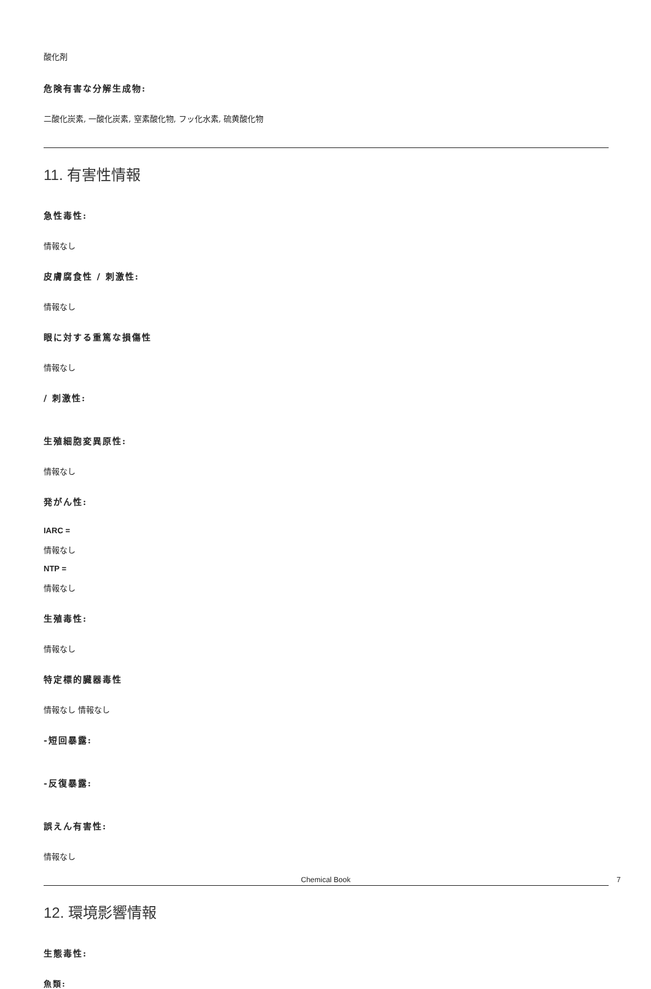酸化剤
危険有害な分解生成物:
二酸化炭素, 一酸化炭素, 窒素酸化物, フッ化水素, 硫黄酸化物
11. 有害性情報
急性毒性:
情報なし
皮膚腐食性 / 刺激性:
情報なし
眼に対する重篤な損傷性
情報なし
/ 刺激性:
生殖細胞変異原性:
情報なし
発がん性:
IARC =
情報なし
NTP =
情報なし
生殖毒性:
情報なし
特定標的臓器毒性
情報なし 情報なし
-短回暴露:
-反復暴露:
誤えん有害性:
情報なし
12. 環境影響情報
生態毒性:
魚類:
Chemical Book 7